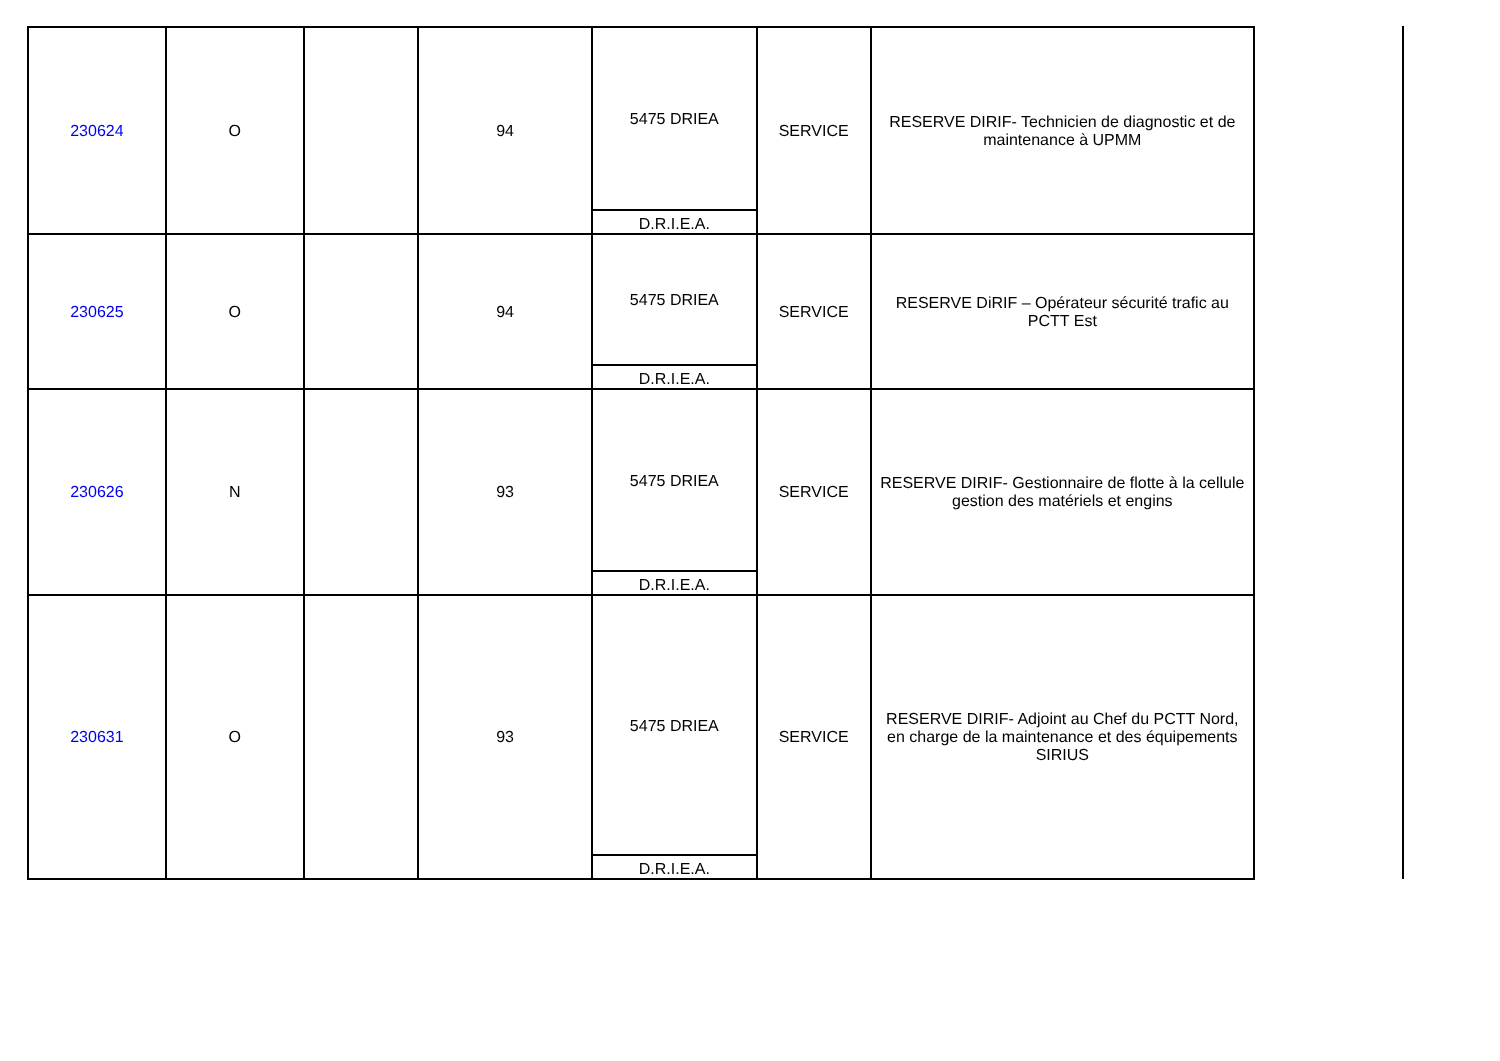| 230624 | O | | 94 | 5475 DRIEA D.R.I.E.A. | SERVICE | RESERVE DIRIF- Technicien de diagnostic et de maintenance à UPMM |
| 230625 | O | | 94 | 5475 DRIEA D.R.I.E.A. | SERVICE | RESERVE DiRIF – Opérateur sécurité trafic au PCTT Est |
| 230626 | N | | 93 | 5475 DRIEA D.R.I.E.A. | SERVICE | RESERVE DIRIF- Gestionnaire de flotte à la cellule gestion des matériels et engins |
| 230631 | O | | 93 | 5475 DRIEA D.R.I.E.A. | SERVICE | RESERVE DIRIF- Adjoint au Chef du PCTT Nord, en charge de la maintenance et des équipements SIRIUS |